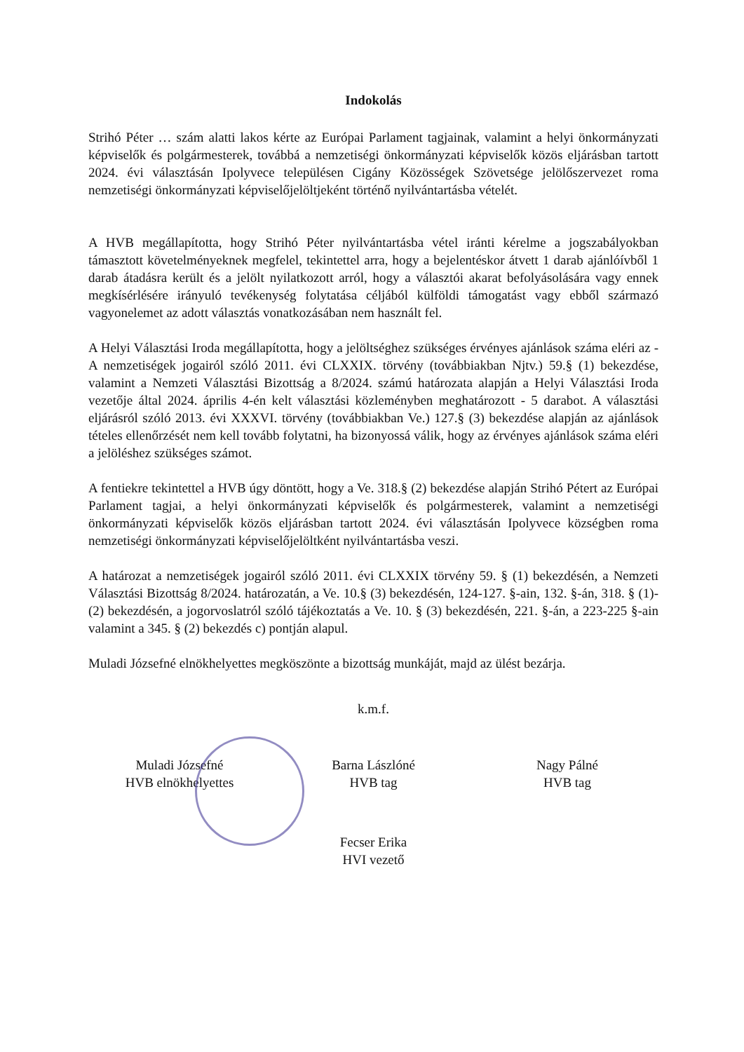Indokolás
Strihó Péter … szám alatti lakos kérte az Európai Parlament tagjainak, valamint a helyi önkormányzati képviselők és polgármesterek, továbbá a nemzetiségi önkormányzati képviselők közös eljárásban tartott 2024. évi választásán Ipolyvece településen Cigány Közösségek Szövetsége jelölőszervezet roma nemzetiségi önkormányzati képviselőjelöltjeként történő nyilvántartásba vételét.
A HVB megállapította, hogy Strihó Péter nyilvántartásba vétel iránti kérelme a jogszabályokban támasztott követelményeknek megfelel, tekintettel arra, hogy a bejelentéskor átvett 1 darab ajánlóívből 1 darab átadásra került és a jelölt nyilatkozott arról, hogy a választói akarat befolyásolására vagy ennek megkísérlésére irányuló tevékenység folytatása céljából külföldi támogatást vagy ebből származó vagyonelemet az adott választás vonatkozásában nem használt fel.
A Helyi Választási Iroda megállapította, hogy a jelöltséghez szükséges érvényes ajánlások száma eléri az - A nemzetiségek jogairól szóló 2011. évi CLXXIX. törvény (továbbiakban Njtv.) 59.§ (1) bekezdése, valamint a Nemzeti Választási Bizottság a 8/2024. számú határozata alapján a Helyi Választási Iroda vezetője által 2024. április 4-én kelt választási közleményben meghatározott - 5 darabot. A választási eljárásról szóló 2013. évi XXXVI. törvény (továbbiakban Ve.) 127.§ (3) bekezdése alapján az ajánlások tételes ellenőrzését nem kell tovább folytatni, ha bizonyossá válik, hogy az érvényes ajánlások száma eléri a jelöléshez szükséges számot.
A fentiekre tekintettel a HVB úgy döntött, hogy a Ve. 318.§ (2) bekezdése alapján Strihó Pétert az Európai Parlament tagjai, a helyi önkormányzati képviselők és polgármesterek, valamint a nemzetiségi önkormányzati képviselők közös eljárásban tartott 2024. évi választásán Ipolyvece községben roma nemzetiségi önkormányzati képviselőjelöltként nyilvántartásba veszi.
A határozat a nemzetiségek jogairól szóló 2011. évi CLXXIX törvény 59. § (1) bekezdésén, a Nemzeti Választási Bizottság 8/2024. határozatán, a Ve. 10.§ (3) bekezdésén, 124-127. §-ain, 132. §-án, 318. § (1)-(2) bekezdésén, a jogorvoslatról szóló tájékoztatás a Ve. 10. § (3) bekezdésén, 221. §-án, a 223-225 §-ain valamint a 345. § (2) bekezdés c) pontján alapul.
Muladi Józsefné elnökhelyettes megköszönte a bizottság munkáját, majd az ülést bezárja.
k.m.f.
Muladi Józsefné
HVB elnökhelyettes
Barna Lászlóné
HVB tag
Nagy Pálné
HVB tag
Fecser Erika
HVI vezető